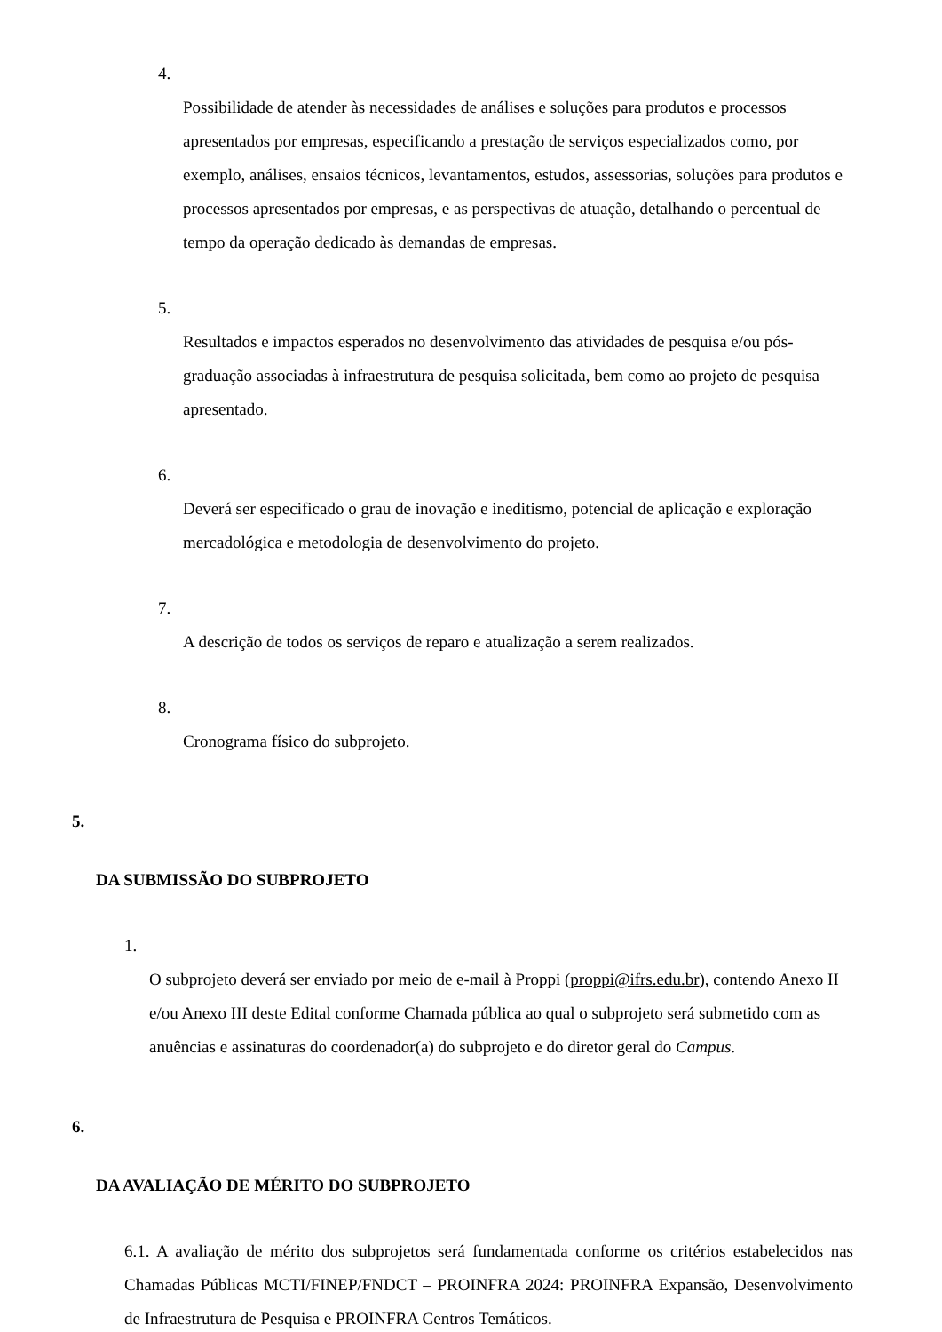4.
Possibilidade de atender às necessidades de análises e soluções para produtos e processos apresentados por empresas, especificando a prestação de serviços especializados como, por exemplo, análises, ensaios técnicos, levantamentos, estudos, assessorias, soluções para produtos e processos apresentados por empresas, e as perspectivas de atuação, detalhando o percentual de tempo da operação dedicado às demandas de empresas.
5.
Resultados e impactos esperados no desenvolvimento das atividades de pesquisa e/ou pós-graduação associadas à infraestrutura de pesquisa solicitada, bem como ao projeto de pesquisa apresentado.
6.
Deverá ser especificado o grau de inovação e ineditismo, potencial de aplicação e exploração mercadológica e metodologia de desenvolvimento do projeto.
7.
A descrição de todos os serviços de reparo e atualização a serem realizados.
8.
Cronograma físico do subprojeto.
5.
DA SUBMISSÃO DO SUBPROJETO
1.
O subprojeto deverá ser enviado por meio de e-mail à Proppi (proppi@ifrs.edu.br), contendo Anexo II e/ou Anexo III deste Edital conforme Chamada pública ao qual o subprojeto será submetido com as anuências e assinaturas do coordenador(a) do subprojeto e do diretor geral do Campus.
6.
DA AVALIAÇÃO DE MÉRITO DO SUBPROJETO
6.1. A avaliação de mérito dos subprojetos será fundamentada conforme os critérios estabelecidos nas Chamadas Públicas MCTI/FINEP/FNDCT – PROINFRA 2024: PROINFRA Expansão, Desenvolvimento de Infraestrutura de Pesquisa e PROINFRA Centros Temáticos.